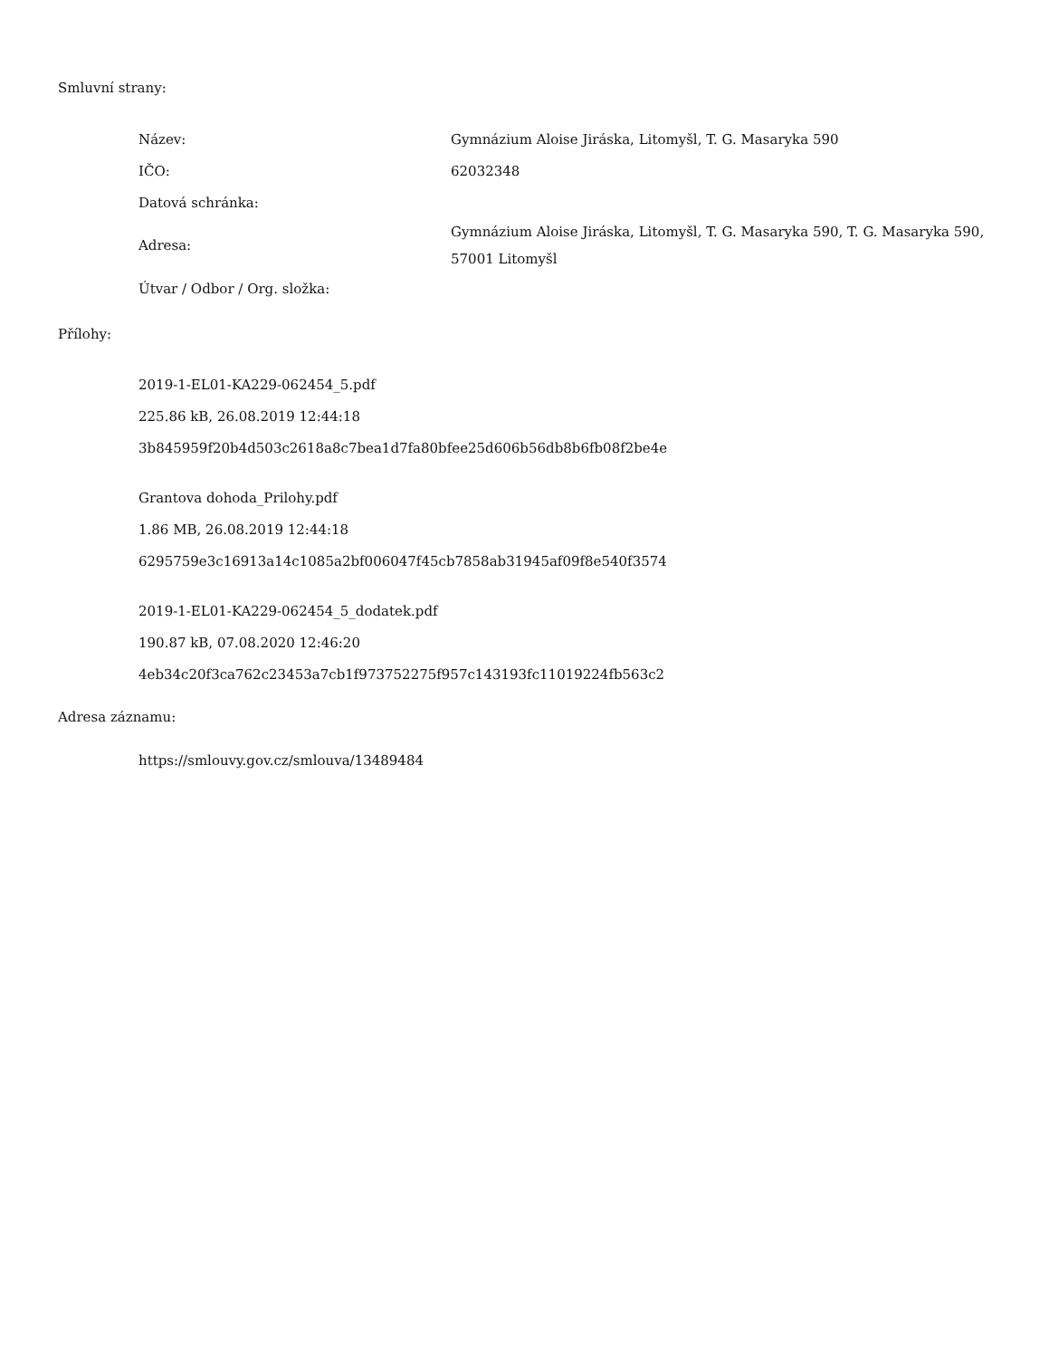Smluvní strany:
| Název: | Gymnázium Aloise Jiráska, Litomyšl, T. G. Masaryka 590 |
| IČO: | 62032348 |
| Datová schránka: | |
| Adresa: | Gymnázium Aloise Jiráska, Litomyšl, T. G. Masaryka 590, T. G. Masaryka 590, 57001 Litomyšl |
| Útvar / Odbor / Org. složka: | |
Přílohy:
2019-1-EL01-KA229-062454_5.pdf
225.86 kB, 26.08.2019 12:44:18
3b845959f20b4d503c2618a8c7bea1d7fa80bfee25d606b56db8b6fb08f2be4e
Grantova dohoda_Prilohy.pdf
1.86 MB, 26.08.2019 12:44:18
6295759e3c16913a14c1085a2bf006047f45cb7858ab31945af09f8e540f3574
2019-1-EL01-KA229-062454_5_dodatek.pdf
190.87 kB, 07.08.2020 12:46:20
4eb34c20f3ca762c23453a7cb1f973752275f957c143193fc11019224fb563c2
Adresa záznamu:
https://smlouvy.gov.cz/smlouva/13489484